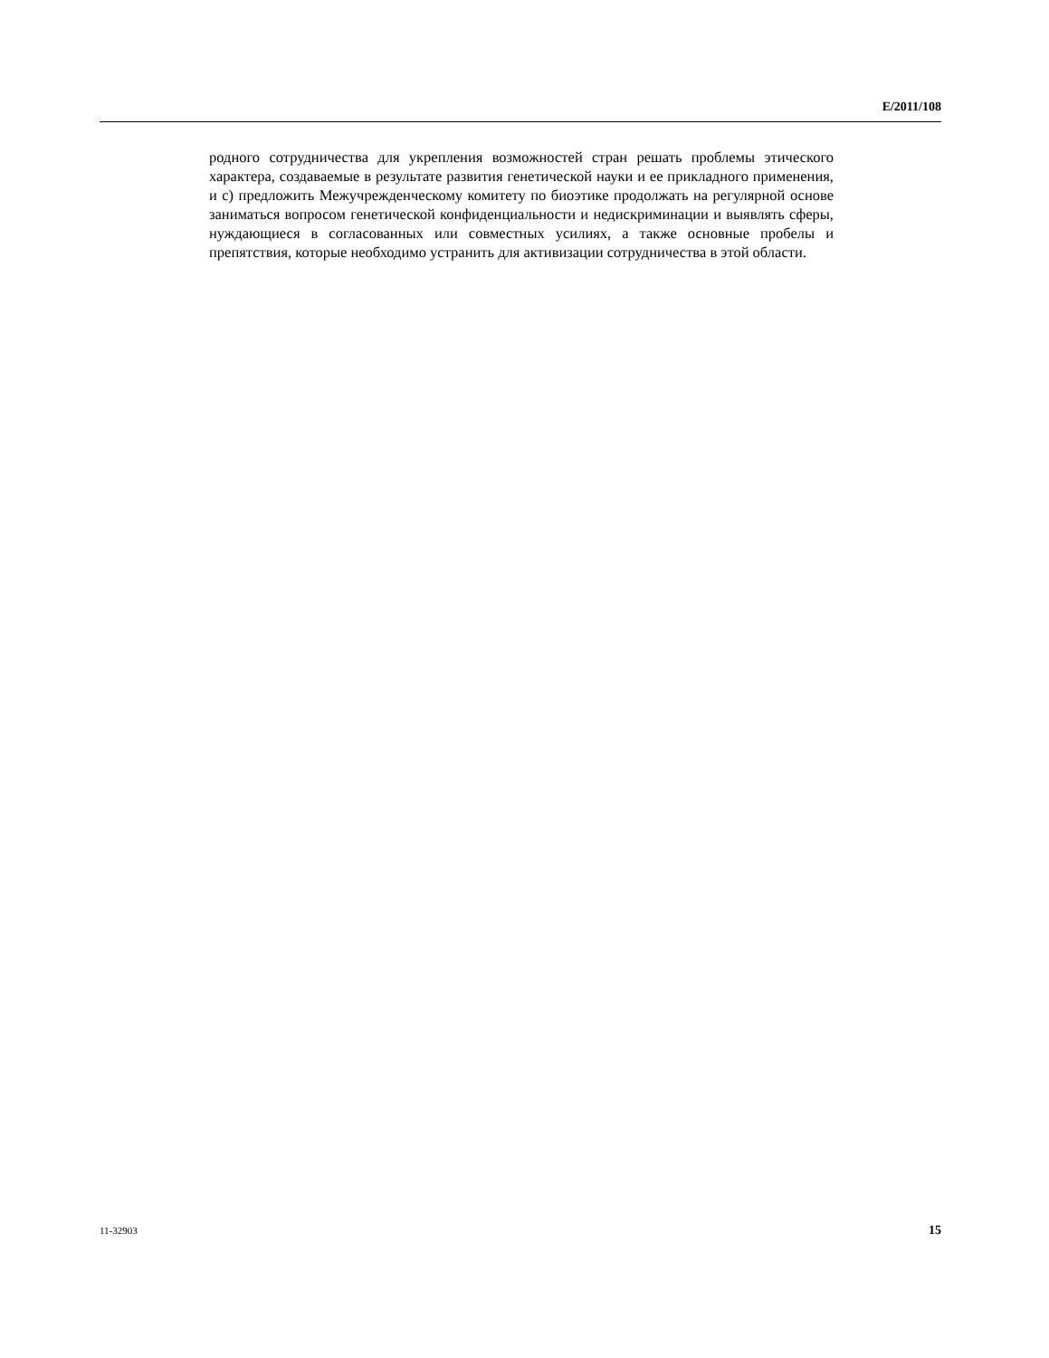E/2011/108
родного сотрудничества для укрепления возможностей стран решать проблемы этического характера, создаваемые в результате развития генетической науки и ее прикладного применения, и c) предложить Межучрежденческому комитету по биоэтике продолжать на регулярной основе заниматься вопросом генетической конфиденциальности и недискриминации и выявлять сферы, нуждающиеся в согласованных или совместных усилиях, а также основные пробелы и препятствия, которые необходимо устранить для активизации сотрудничества в этой области.
11-32903 15